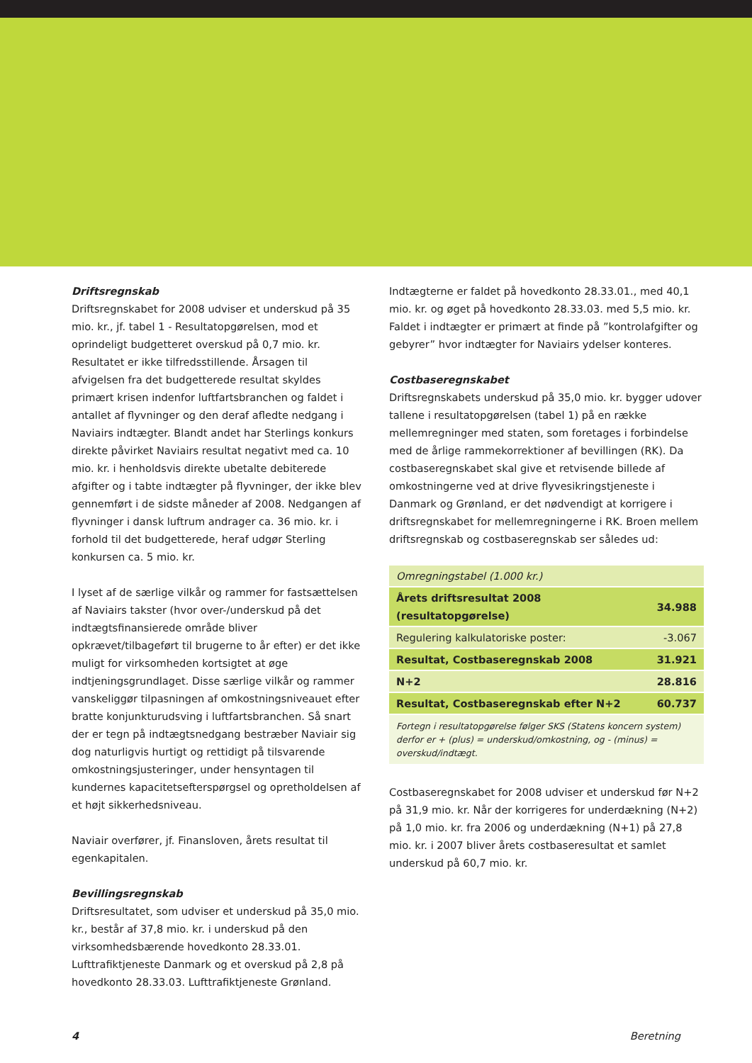Driftsregnskab
Driftsregnskabet for 2008 udviser et underskud på 35 mio. kr., jf. tabel 1 - Resultatopgørelsen, mod et oprindeligt budgetteret overskud på 0,7 mio. kr. Resultatet er ikke tilfredsstillende. Årsagen til afvigelsen fra det budgetterede resultat skyldes primært krisen indenfor luftfartsbranchen og faldet i antallet af flyvninger og den deraf afledte nedgang i Naviairs indtægter. Blandt andet har Sterlings konkurs direkte påvirket Naviairs resultat negativt med ca. 10 mio. kr. i henholdsvis direkte ubetalte debiterede afgifter og i tabte indtægter på flyvninger, der ikke blev gennemført i de sidste måneder af 2008. Nedgangen af flyvninger i dansk luftrum andrager ca. 36 mio. kr. i forhold til det budgetterede, heraf udgør Sterling konkursen ca. 5 mio. kr.
I lyset af de særlige vilkår og rammer for fastsættelsen af Naviairs takster (hvor over-/underskud på det indtægtsfinansierede område bliver opkrævet/tilbageført til brugerne to år efter) er det ikke muligt for virksomheden kortsigtet at øge indtjeningsgrundlaget. Disse særlige vilkår og rammer vanskeliggør tilpasningen af omkostningsniveauet efter bratte konjunkturudsving i luftfartsbranchen. Så snart der er tegn på indtægtsnedgang bestræber Naviair sig dog naturligvis hurtigt og rettidigt på tilsvarende omkostningsjusteringer, under hensyntagen til kundernes kapacitetsefterspørgsel og opretholdelsen af et højt sikkerhedsniveau.
Naviair overfører, jf. Finansloven, årets resultat til egenkapitalen.
Bevillingsregnskab
Driftsresultatet, som udviser et underskud på 35,0 mio. kr., består af 37,8 mio. kr. i underskud på den virksomhedsbærende hovedkonto 28.33.01. Lufttrafiktjeneste Danmark og et overskud på 2,8 på hovedkonto 28.33.03. Lufttrafiktjeneste Grønland.
Indtægterne er faldet på hovedkonto 28.33.01., med 40,1 mio. kr. og øget på hovedkonto 28.33.03. med 5,5 mio. kr. Faldet i indtægter er primært at finde på ”kontrolafgifter og gebyrer” hvor indtægter for Naviairs ydelser konteres.
Costbaseregnskabet
Driftsregnskabets underskud på 35,0 mio. kr. bygger udover tallene i resultatopgørelsen (tabel 1) på en række mellemregninger med staten, som foretages i forbindelse med de årlige rammekorrektioner af bevillingen (RK). Da costbaseregnskabet skal give et retvisende billede af omkostningerne ved at drive flyvesikringstjeneste i Danmark og Grønland, er det nødvendigt at korrigere i driftsregnskabet for mellemregningerne i RK. Broen mellem driftsregnskab og costbaseregnskab ser således ud:
| Omregningstabel (1.000 kr.) | |
| Årets driftsresultat 2008 (resultatopgørelse) | 34.988 |
| Regulering kalkulatoriske poster: | -3.067 |
| Resultat, Costbaseregnskab 2008 | 31.921 |
| N+2 | 28.816 |
| Resultat, Costbaseregnskab efter N+2 | 60.737 |
| Fortegn i resultatopgørelse følger SKS (Statens koncern system) derfor er + (plus) = underskud/omkostning, og - (minus) = overskud/indtægt. | |
Costbaseregnskabet for 2008 udviser et underskud før N+2 på 31,9 mio. kr. Når der korrigeres for underdækning (N+2) på 1,0 mio. kr. fra 2006 og underdækning (N+1) på 27,8 mio. kr. i 2007 bliver årets costbaseresultat et samlet underskud på 60,7 mio. kr.
4 Beretning